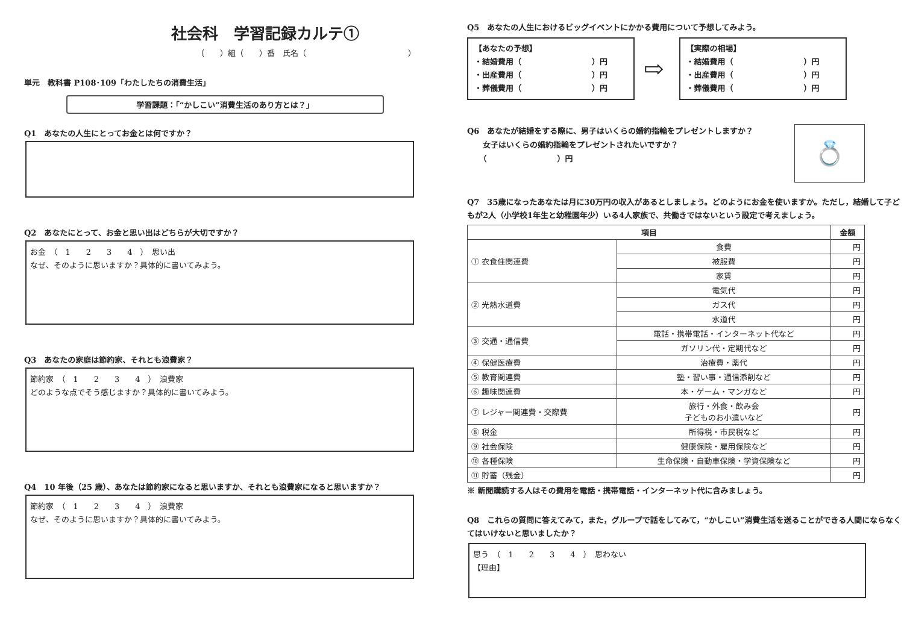社会科　学習記録カルテ①
（　　）組（　　）番　氏名（　　　　　　　　　　　　　）
単元　教科書 P108･109「わたしたちの消費生活」
学習課題：「“かしこい”消費生活のあり方とは？」
Q1　あなたの人生にとってお金とは何ですか？
Q2　あなたにとって、お金と思い出はどちらが大切ですか？
お金　（　1　　2　　3　　4　）　思い出
なぜ、そのように思いますか？具体的に書いてみよう。
Q3　あなたの家庭は節約家、それとも浪費家？
節約家　（　1　　2　　3　　4　）　浪費家
どのような点でそう感じますか？具体的に書いてみよう。
Q4　10 年後（25 歳）、あなたは節約家になると思いますか、それとも浪費家になると思いますか？
節約家　（　1　　2　　3　　4　）　浪費家
なぜ、そのように思いますか？具体的に書いてみよう。
Q5　あなたの人生におけるビッグイベントにかかる費用について予想してみよう。
【あなたの予想】
・結婚費用（　　　　　　　　　）円
・出産費用（　　　　　　　　　）円
・葬儀費用（　　　　　　　　　）円
⇨
【実際の相場】
・結婚費用（　　　　　　　　　）円
・出産費用（　　　　　　　　　）円
・葬儀費用（　　　　　　　　　）円
Q6　あなたが結婚をする際に、男子はいくらの婚約指輪をプレゼントしますか？
　　女子はいくらの婚約指輪をプレゼントされたいですか？
　　（　　　　　　　　　）円
💍
Q7　35歳になったあなたは月に30万円の収入があるとしましょう。どのようにお金を使いますか。ただし，結婚して子どもが2人（小学校1年生と幼稚園年少）いる4人家族で、共働きではないという設定で考えましょう。
| 項目 | | 金額 |
| --- | --- | --- |
| ① 衣食住関連費 | 食費 | 円 |
| | 被服費 | 円 |
| | 家賃 | 円 |
| ② 光熱水道費 | 電気代 | 円 |
| | ガス代 | 円 |
| | 水道代 | 円 |
| ③ 交通・通信費 | 電話・携帯電話・インターネット代など | 円 |
| | ガソリン代・定期代など | 円 |
| ④ 保健医療費 | 治療費・薬代 | 円 |
| ⑤ 教育関連費 | 塾・習い事・通信添削など | 円 |
| ⑥ 趣味関連費 | 本・ゲーム・マンガなど | 円 |
| ⑦ レジャー関連費・交際費 | 旅行・外食・飲み会 子どものお小遣いなど | 円 |
| ⑧ 税金 | 所得税・市民税など | 円 |
| ⑨ 社会保険 | 健康保険・雇用保険など | 円 |
| ⑩ 各種保険 | 生命保険・自動車保険・学資保険など | 円 |
| ⑪ 貯蓄（残金） | | 円 |
※ 新聞購読する人はその費用を電話・携帯電話・インターネット代に含みましょう。
Q8　これらの質問に答えてみて，また，グループで話をしてみて，“かしこい”消費生活を送ることができる人間にならなくてはいけないと思いましたか？
思う　（　1　　2　　3　　4　）　思わない
【理由】